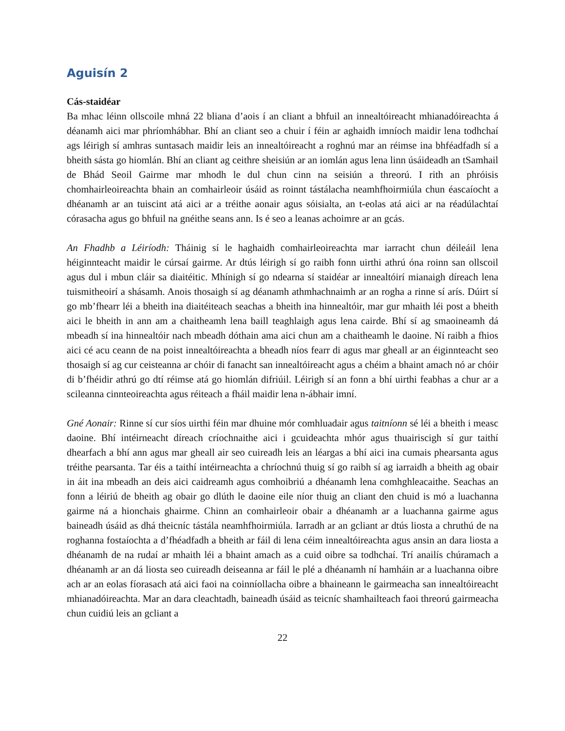Aguisín 2
Cás-staidéar
Ba mhac léinn ollscoile mhná 22 bliana d’aois í an cliant a bhfuil an innealtóireacht mhianadóireachta á déanamh aici mar phríomhábhar. Bhí an cliant seo a chuir í féin ar aghaidh imníoch maidir lena todhchaí ags léirigh sí amhras suntasach maidir leis an innealtóireacht a roghnú mar an réimse ina bhféadfadh sí a bheith sásta go hiomlán. Bhí an cliant ag ceithre sheisiún ar an iomlán agus lena linn úsáideadh an tSamhail de Bhád Seoil Gairme mar mhodh le dul chun cinn na seisiún a threorú. I rith an phróisis chomhairleoireachta bhain an comhairleoir úsáid as roinnt tástálacha neamhfhoirmiúla chun éascaíocht a dhéanamh ar an tuiscint atá aici ar a tréithe aonair agus sóisialta, an t-eolas atá aici ar na réadúlachtaí córasacha agus go bhfuil na gnéithe seans ann. Is é seo a leanas achoimre ar an gcás.
An Fhadhb a Léiríodh: Tháinig sí le haghaidh comhairleoireachta mar iarracht chun déileáil lena héiginnteacht maidir le cúrsaí gairme. Ar dtús léirigh sí go raibh fonn uirthi athrú óna roinn san ollscoil agus dul i mbun cláir sa diaitéitic. Mhínigh sí go ndearna sí staidéar ar innealtóirí mianaigh díreach lena tuismitheoirí a shásamh. Anois thosaigh sí ag déanamh athmhachnaimh ar an rogha a rinne sí arís. Dúirt sí go mb’fhearr léi a bheith ina diaitéiteach seachas a bheith ina hinnealtóir, mar gur mhaith léi post a bheith aici le bheith in ann am a chaitheamh lena baill teaghlaigh agus lena cairde. Bhí sí ag smaoineamh dá mbeadh sí ina hinnealtóir nach mbeadh dóthain ama aici chun am a chaitheamh le daoine. Ní raibh a fhios aici cé acu ceann de na poist innealtóireachta a bheadh níos fearr di agus mar gheall ar an éiginnteacht seo thosaigh sí ag cur ceisteanna ar chóir di fanacht san innealtóireacht agus a chéim a bhaint amach nó ar chóir di b’fhéidir athrú go dtí réimse atá go hiomlán difriúil. Léirigh sí an fonn a bhí uirthi feabhas a chur ar a scileanna cinnteoireachta agus réiteach a fháil maidir lena n-ábhair imní.
Gné Aonair: Rinne sí cur síos uirthi féin mar dhuine mór comhluadair agus taitníonn sé léi a bheith i measc daoine. Bhí intéirneacht díreach críochnaithe aici i gcuideachta mhór agus thuairiscigh sí gur taithí dhearfach a bhí ann agus mar gheall air seo cuireadh leis an léargas a bhí aici ina cumais phearsanta agus tréithe pearsanta. Tar éis a taithí intéirneachta a chríochnú thuig sí go raibh sí ag iarraidh a bheith ag obair in áit ina mbeadh an deis aici caidreamh agus comhoibriú a dhéanamh lena comhghleacaithe. Seachas an fonn a léiriú de bheith ag obair go dlúth le daoine eile níor thuig an cliant den chuid is mó a luachanna gairme ná a hionchais ghairme. Chinn an comhairleoir obair a dhéanamh ar a luachanna gairme agus baineadh úsáid as dhá theicníc tástála neamhfhoirmiúla. Iarradh ar an gcliant ar dtús liosta a chruthú de na roghanna fostaíochta a d’fhéadfadh a bheith ar fáil di lena céim innealtóireachta agus ansin an dara liosta a dhéanamh de na rudaí ar mhaith léi a bhaint amach as a cuid oibre sa todhchaí. Trí anailís chúramach a dhéanamh ar an dá liosta seo cuireadh deiseanna ar fáil le plé a dhéanamh ní hamháin ar a luachanna oibre ach ar an eolas fíorasach atá aici faoi na coinníollacha oibre a bhaineann le gairmeacha san innealtóireacht mhianadóireachta. Mar an dara cleachtadh, baineadh úsáid as teicníc shamhailteach faoi threorú gairmeacha chun cuidiú leis an gcliant a
22